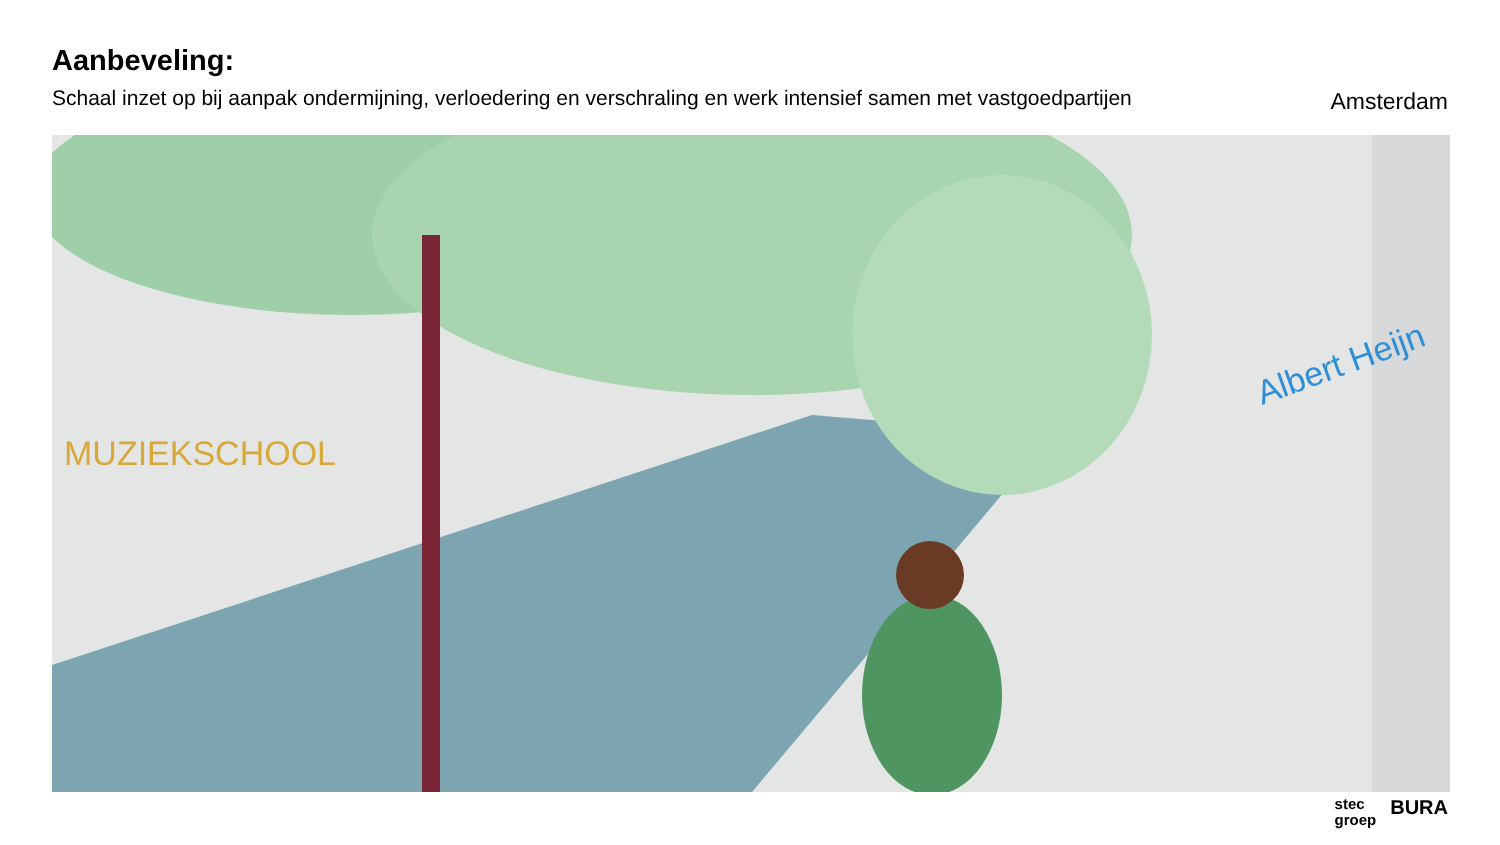Aanbeveling:
Schaal inzet op bij aanpak ondermijning, verloedering en verschraling en werk intensief samen met vastgoedpartijen
Amsterdam
MUZIEKSCHOOL
Albert Heijn
stec
groep
BURA